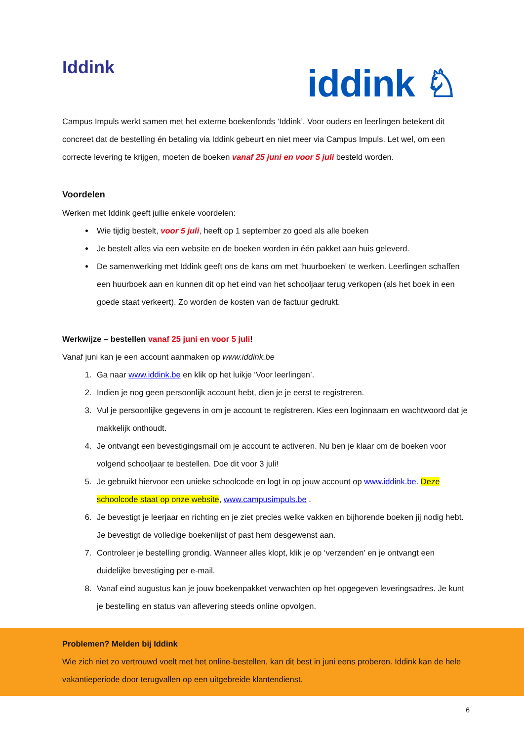Iddink
iddink ♘
Campus Impuls werkt samen met het externe boekenfonds ‘Iddink’. Voor ouders en leerlingen betekent dit concreet dat de bestelling én betaling via Iddink gebeurt en niet meer via Campus Impuls. Let wel, om een correcte levering te krijgen, moeten de boeken vanaf 25 juni en voor 5 juli besteld worden.
Voordelen
Werken met Iddink geeft jullie enkele voordelen:
Wie tijdig bestelt, voor 5 juli, heeft op 1 september zo goed als alle boeken
Je bestelt alles via een website en de boeken worden in één pakket aan huis geleverd.
De samenwerking met Iddink geeft ons de kans om met ‘huurboeken’ te werken. Leerlingen schaffen een huurboek aan en kunnen dit op het eind van het schooljaar terug verkopen (als het boek in een goede staat verkeert). Zo worden de kosten van de factuur gedrukt.
Werkwijze – bestellen vanaf 25 juni en voor 5 juli!
Vanaf juni kan je een account aanmaken op www.iddink.be
1. Ga naar www.iddink.be en klik op het luikje ‘Voor leerlingen’.
2. Indien je nog geen persoonlijk account hebt, dien je je eerst te registreren.
3. Vul je persoonlijke gegevens in om je account te registreren. Kies een loginnaam en wachtwoord dat je makkelijk onthoudt.
4. Je ontvangt een bevestigingsmail om je account te activeren. Nu ben je klaar om de boeken voor volgend schooljaar te bestellen. Doe dit voor 3 juli!
5. Je gebruikt hiervoor een unieke schoolcode en logt in op jouw account op www.iddink.be. Deze schoolcode staat op onze website, www.campusimpuls.be .
6. Je bevestigt je leerjaar en richting en je ziet precies welke vakken en bijhorende boeken jij nodig hebt. Je bevestigt de volledige boekenlijst of past hem desgewenst aan.
7. Controleer je bestelling grondig. Wanneer alles klopt, klik je op ‘verzenden’ en je ontvangt een duidelijke bevestiging per e-mail.
8. Vanaf eind augustus kan je jouw boekenpakket verwachten op het opgegeven leveringsadres. Je kunt je bestelling en status van aflevering steeds online opvolgen.
Problemen? Melden bij Iddink
Wie zich niet zo vertrouwd voelt met het online-bestellen, kan dit best in juni eens proberen. Iddink kan de hele vakantieperiode door terugvallen op een uitgebreide klantendienst.
6